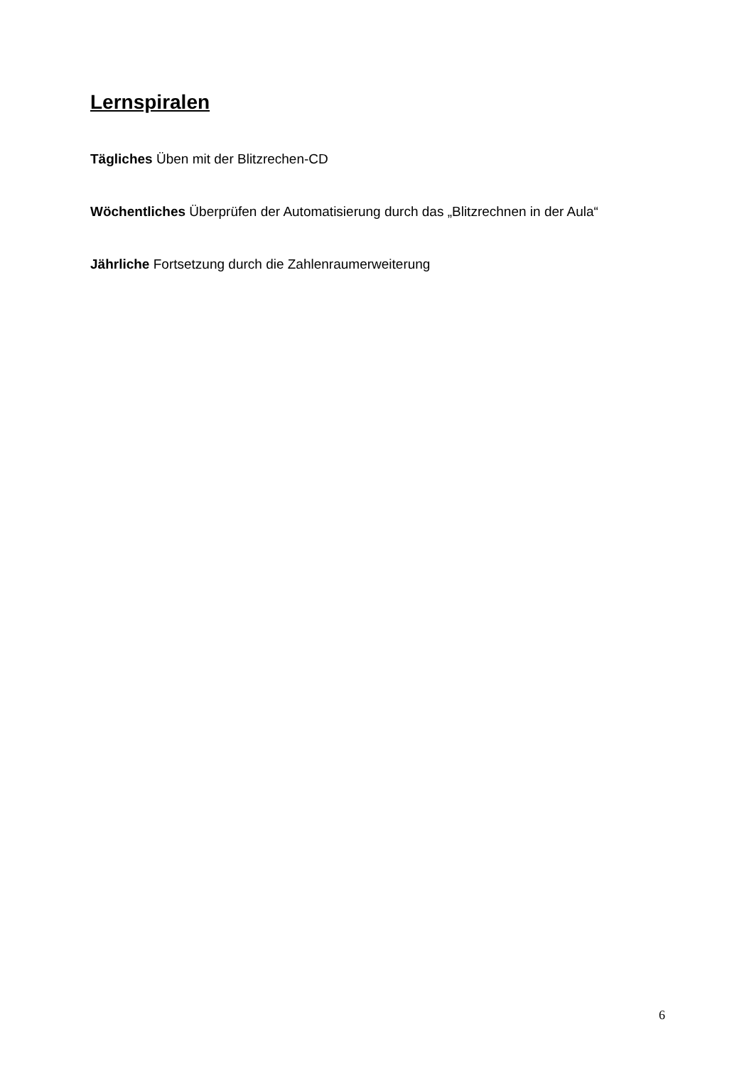Lernspiralen
Tägliches Üben mit der Blitzrechen-CD
Wöchentliches Überprüfen der Automatisierung durch das „Blitzrechnen in der Aula“
Jährliche Fortsetzung durch die Zahlenraumerweiterung
6